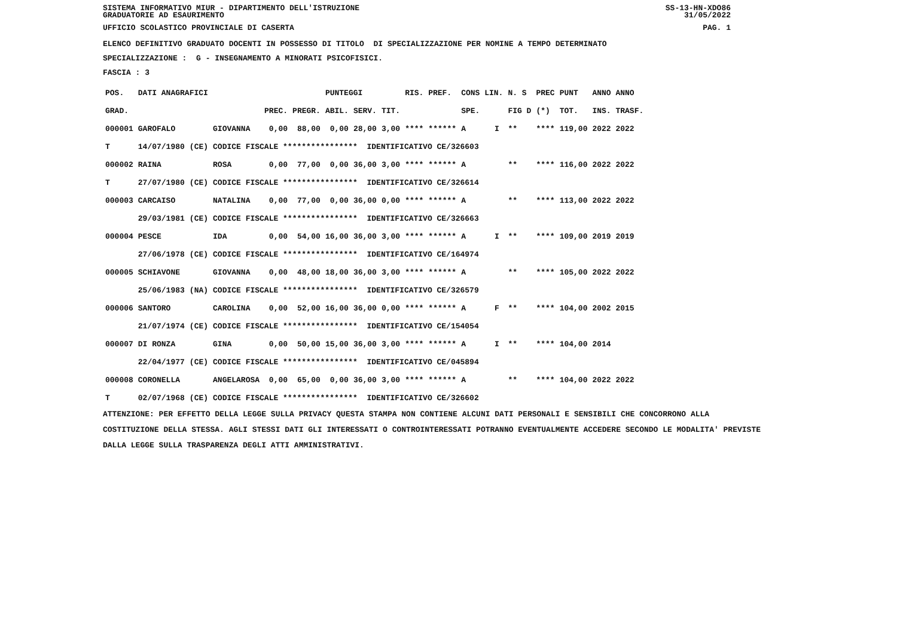SISTEMA INFORMATIVO MIUR - DIPARTIMENTO DELL'ISTRUZIONE SS-13-HN-XDO86
GRADUATORIE AD ESAURIMENTO 31/05/2022
UFFICIO SCOLASTICO PROVINCIALE DI CASERTA PAG. 1
ELENCO DEFINITIVO GRADUATO DOCENTI IN POSSESSO DI TITOLO DI SPECIALIZZAZIONE PER NOMINE A TEMPO DETERMINATO
SPECIALIZZAZIONE : G - INSEGNAMENTO A MINORATI PSICOFISICI.
FASCIA : 3
| POS. | DATI ANAGRAFICI | | | | | PUNTEGGI | | | RIS. PREF. | | CONS LIN. | | N. S | PREC | PUNT | ANNO ANNO |
| --- | --- | --- | --- | --- | --- | --- | --- | --- | --- | --- | --- | --- | --- | --- | --- | --- |
| GRAD. | | | | PREC. | PREGR. | ABIL. | SERV. | TIT. | | | SPE. | | FIG D | (*) | TOT. | INS. TRASF. |
| 000001 | GAROFALO | | GIOVANNA | 0,00 | 88,00 | 0,00 | 28,00 | 3,00 | **** | ****** | A | I | ** | **** | 119,00 | 2022 2022 |
| T | 14/07/1980 | (CE) | CODICE FISCALE **************** IDENTIFICATIVO CE/326603 | | | | | | | | | | | | | |
| 000002 | RAINA | | ROSA | 0,00 | 77,00 | 0,00 | 36,00 | 3,00 | **** | ****** | A | | ** | **** | 116,00 | 2022 2022 |
| T | 27/07/1980 | (CE) | CODICE FISCALE **************** IDENTIFICATIVO CE/326614 | | | | | | | | | | | | | |
| 000003 | CARCAISO | | NATALINA | 0,00 | 77,00 | 0,00 | 36,00 | 0,00 | **** | ****** | A | | ** | **** | 113,00 | 2022 2022 |
| | 29/03/1981 | (CE) | CODICE FISCALE **************** IDENTIFICATIVO CE/326663 | | | | | | | | | | | | | |
| 000004 | PESCE | | IDA | 0,00 | 54,00 | 16,00 | 36,00 | 3,00 | **** | ****** | A | I | ** | **** | 109,00 | 2019 2019 |
| | 27/06/1978 | (CE) | CODICE FISCALE **************** IDENTIFICATIVO CE/164974 | | | | | | | | | | | | | |
| 000005 | SCHIAVONE | | GIOVANNA | 0,00 | 48,00 | 18,00 | 36,00 | 3,00 | **** | ****** | A | | ** | **** | 105,00 | 2022 2022 |
| | 25/06/1983 | (NA) | CODICE FISCALE **************** IDENTIFICATIVO CE/326579 | | | | | | | | | | | | | |
| 000006 | SANTORO | | CAROLINA | 0,00 | 52,00 | 16,00 | 36,00 | 0,00 | **** | ****** | A | F | ** | **** | 104,00 | 2002 2015 |
| | 21/07/1974 | (CE) | CODICE FISCALE **************** IDENTIFICATIVO CE/154054 | | | | | | | | | | | | | |
| 000007 | DI RONZA | | GINA | 0,00 | 50,00 | 15,00 | 36,00 | 3,00 | **** | ****** | A | I | ** | **** | 104,00 | 2014 |
| | 22/04/1977 | (CE) | CODICE FISCALE **************** IDENTIFICATIVO CE/045894 | | | | | | | | | | | | | |
| 000008 | CORONELLA | | ANGELAROSA | 0,00 | 65,00 | 0,00 | 36,00 | 3,00 | **** | ****** | A | | ** | **** | 104,00 | 2022 2022 |
| T | 02/07/1968 | (CE) | CODICE FISCALE **************** IDENTIFICATIVO CE/326602 | | | | | | | | | | | | | |
ATTENZIONE: PER EFFETTO DELLA LEGGE SULLA PRIVACY QUESTA STAMPA NON CONTIENE ALCUNI DATI PERSONALI E SENSIBILI CHE CONCORRONO ALLA COSTITUZIONE DELLA STESSA. AGLI STESSI DATI GLI INTERESSATI O CONTROINTERESSATI POTRANNO EVENTUALMENTE ACCEDERE SECONDO LE MODALITA' PREVISTE DALLA LEGGE SULLA TRASPARENZA DEGLI ATTI AMMINISTRATIVI.